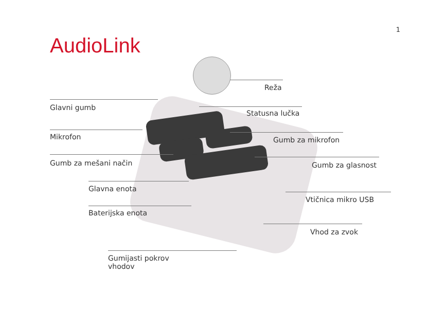1
AudioLink
Reža
Glavni gumb
Statusna lučka
Mikrofon Gumb za mikrofon
Gumb za mešani način Gumb za glasnost
Glavna enota
Vtičnica mikro USB
Baterijska enota
Vhod za zvok
Gumijasti pokrov
vhodov